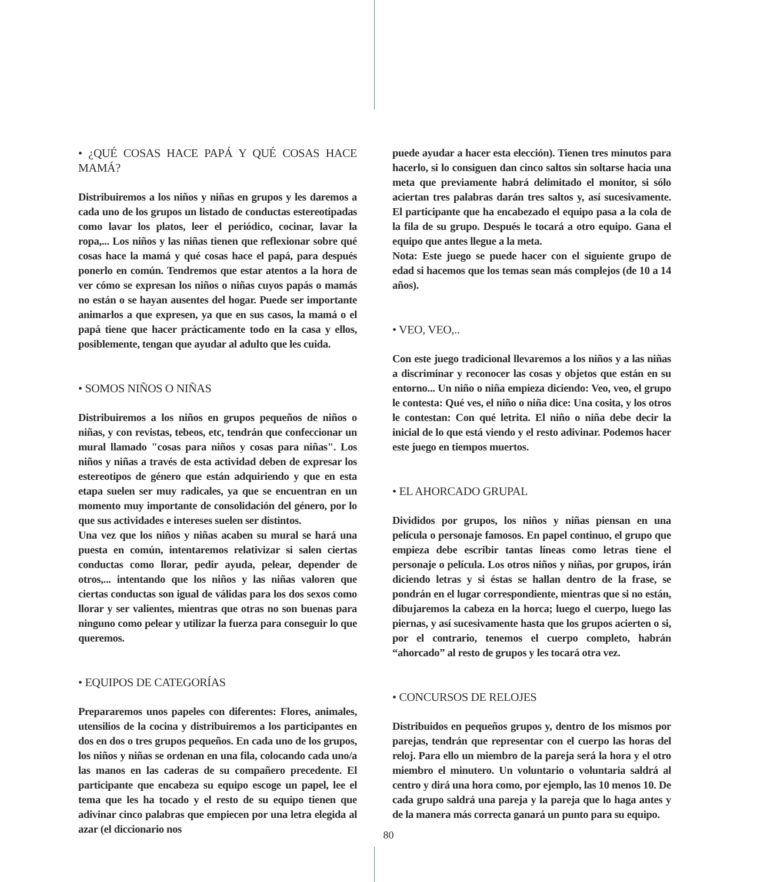• ¿QUÉ COSAS HACE PAPÁ Y QUÉ COSAS HACE MAMÁ?
Distribuiremos a los niños y niñas en grupos y les daremos a cada uno de los grupos un listado de conductas estereotipadas como lavar los platos, leer el periódico, cocinar, lavar la ropa,... Los niños y las niñas tienen que reflexionar sobre qué cosas hace la mamá y qué cosas hace el papá, para después ponerlo en común. Tendremos que estar atentos a la hora de ver cómo se expresan los niños o niñas cuyos papás o mamás no están o se hayan ausentes del hogar. Puede ser importante animarlos a que expresen, ya que en sus casos, la mamá o el papá tiene que hacer prácticamente todo en la casa y ellos, posiblemente, tengan que ayudar al adulto que les cuida.
• SOMOS NIÑOS O NIÑAS
Distribuiremos a los niños en grupos pequeños de niños o niñas, y con revistas, tebeos, etc, tendrán que confeccionar un mural llamado "cosas para niños y cosas para niñas". Los niños y niñas a través de esta actividad deben de expresar los estereotipos de género que están adquiriendo y que en esta etapa suelen ser muy radicales, ya que se encuentran en un momento muy importante de consolidación del género, por lo que sus actividades e intereses suelen ser distintos.
Una vez que los niños y niñas acaben su mural se hará una puesta en común, intentaremos relativizar si salen ciertas conductas como llorar, pedir ayuda, pelear, depender de otros,... intentando que los niños y las niñas valoren que ciertas conductas son igual de válidas para los dos sexos como llorar y ser valientes, mientras que otras no son buenas para ninguno como pelear y utilizar la fuerza para conseguir lo que queremos.
• EQUIPOS DE CATEGORÍAS
Prepararemos unos papeles con diferentes: Flores, animales, utensilios de la cocina y distribuiremos a los participantes en dos en dos o tres grupos pequeños. En cada uno de los grupos, los niños y niñas se ordenan en una fila, colocando cada uno/a las manos en las caderas de su compañero precedente. El participante que encabeza su equipo escoge un papel, lee el tema que les ha tocado y el resto de su equipo tienen que adivinar cinco palabras que empiecen por una letra elegida al azar (el diccionario nos
puede ayudar a hacer esta elección). Tienen tres minutos para hacerlo, si lo consiguen dan cinco saltos sin soltarse hacia una meta que previamente habrá delimitado el monitor, si sólo aciertan tres palabras darán tres saltos y, así sucesivamente. El participante que ha encabezado el equipo pasa a la cola de la fila de su grupo. Después le tocará a otro equipo. Gana el equipo que antes llegue a la meta.
Nota: Este juego se puede hacer con el siguiente grupo de edad si hacemos que los temas sean más complejos (de 10 a 14 años).
• VEO, VEO,..
Con este juego tradicional llevaremos a los niños y a las niñas a discriminar y reconocer las cosas y objetos que están en su entorno... Un niño o niña empieza diciendo: Veo, veo, el grupo le contesta: Qué ves, el niño o niña dice: Una cosita, y los otros le contestan: Con qué letrita. El niño o niña debe decir la inicial de lo que está viendo y el resto adivinar. Podemos hacer este juego en tiempos muertos.
• EL AHORCADO GRUPAL
Divididos por grupos, los niños y niñas piensan en una película o personaje famosos. En papel continuo, el grupo que empieza debe escribir tantas líneas como letras tiene el personaje o película. Los otros niños y niñas, por grupos, irán diciendo letras y si éstas se hallan dentro de la frase, se pondrán en el lugar correspondiente, mientras que si no están, dibujaremos la cabeza en la horca; luego el cuerpo, luego las piernas, y así sucesivamente hasta que los grupos acierten o si, por el contrario, tenemos el cuerpo completo, habrán “ahorcado” al resto de grupos y les tocará otra vez.
• CONCURSOS DE RELOJES
Distribuidos en pequeños grupos y, dentro de los mismos por parejas, tendrán que representar con el cuerpo las horas del reloj. Para ello un miembro de la pareja será la hora y el otro miembro el minutero. Un voluntario o voluntaria saldrá al centro y dirá una hora como, por ejemplo, las 10 menos 10. De cada grupo saldrá una pareja y la pareja que lo haga antes y de la manera más correcta ganará un punto para su equipo.
80